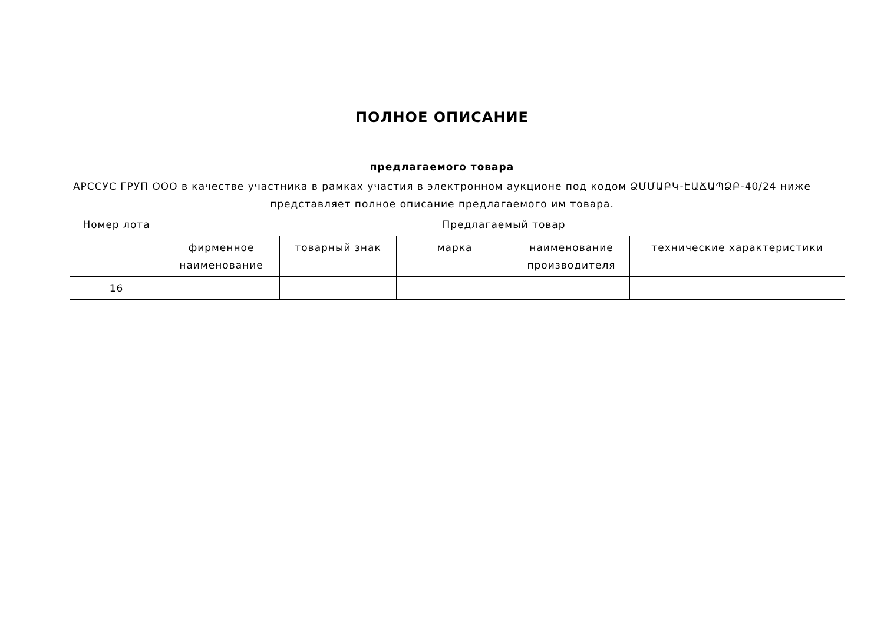ПОЛНОЕ ОПИСАНИЕ
предлагаемого товара
АРССУС ГРУП ООО в качестве участника в рамках участия в электронном аукционе под кодом ՁՄՄԱԲԿ-ԷԱՃԱՊՁԲ-40/24 ниже представляет полное описание предлагаемого им товара.
| Номер лота | Предлагаемый товар | | | | |
| --- | --- | --- | --- | --- | --- |
| | фирменное наименование | товарный знак | марка | наименование производителя | технические характеристики |
| 16 | | | | | |